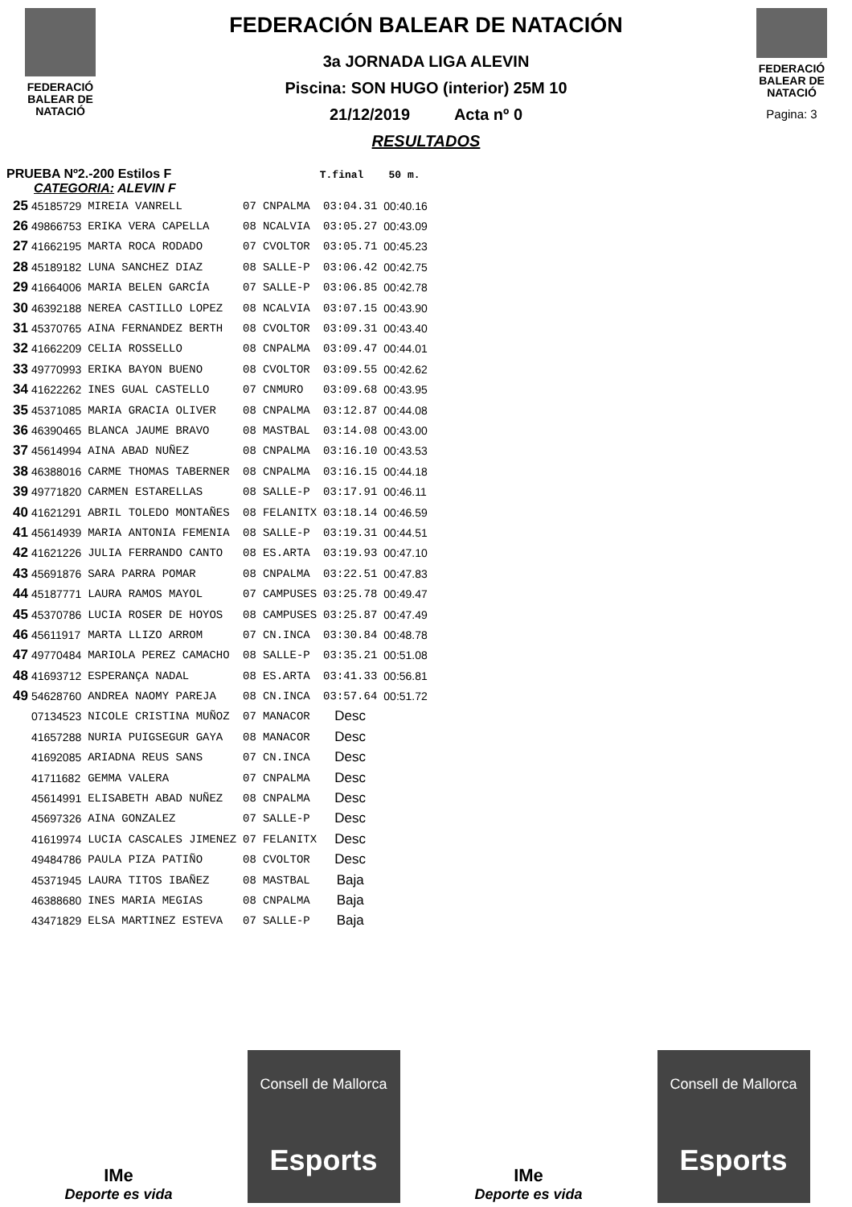FEDERACIÓ
BALEAR DE
NATACIÓ
FEDERACIÓN BALEAR DE NATACIÓN
3a JORNADA LIGA ALEVIN
Piscina: SON HUGO (interior) 25M 10
21/12/2019 Acta nº 0
RESULTADOS
FEDERACIÓ
BALEAR DE
NATACIÓ
Pagina: 3
PRUEBA Nº2.-200 Estilos F T.final 50 m.
CATEGORIA: ALEVIN F
| 25 | 45185729 | MIREIA VANRELL | 07 | CNPALMA | 03:04.31 | 00:40.16 |
| 26 | 49866753 | ERIKA VERA CAPELLA | 08 | NCALVIA | 03:05.27 | 00:43.09 |
| 27 | 41662195 | MARTA ROCA RODADO | 07 | CVOLTOR | 03:05.71 | 00:45.23 |
| 28 | 45189182 | LUNA SANCHEZ DIAZ | 08 | SALLE-P | 03:06.42 | 00:42.75 |
| 29 | 41664006 | MARIA BELEN GARCÍA | 07 | SALLE-P | 03:06.85 | 00:42.78 |
| 30 | 46392188 | NEREA CASTILLO LOPEZ | 08 | NCALVIA | 03:07.15 | 00:43.90 |
| 31 | 45370765 | AINA FERNANDEZ BERTH | 08 | CVOLTOR | 03:09.31 | 00:43.40 |
| 32 | 41662209 | CELIA ROSSELLO | 08 | CNPALMA | 03:09.47 | 00:44.01 |
| 33 | 49770993 | ERIKA BAYON BUENO | 08 | CVOLTOR | 03:09.55 | 00:42.62 |
| 34 | 41622262 | INES GUAL CASTELLO | 07 | CNMURO | 03:09.68 | 00:43.95 |
| 35 | 45371085 | MARIA GRACIA OLIVER | 08 | CNPALMA | 03:12.87 | 00:44.08 |
| 36 | 46390465 | BLANCA JAUME BRAVO | 08 | MASTBAL | 03:14.08 | 00:43.00 |
| 37 | 45614994 | AINA ABAD NUÑEZ | 08 | CNPALMA | 03:16.10 | 00:43.53 |
| 38 | 46388016 | CARME THOMAS TABERNER | 08 | CNPALMA | 03:16.15 | 00:44.18 |
| 39 | 49771820 | CARMEN ESTARELLAS | 08 | SALLE-P | 03:17.91 | 00:46.11 |
| 40 | 41621291 | ABRIL TOLEDO MONTAÑES | 08 | FELANITX | 03:18.14 | 00:46.59 |
| 41 | 45614939 | MARIA ANTONIA FEMENIA | 08 | SALLE-P | 03:19.31 | 00:44.51 |
| 42 | 41621226 | JULIA FERRANDO CANTO | 08 | ES.ARTA | 03:19.93 | 00:47.10 |
| 43 | 45691876 | SARA PARRA POMAR | 08 | CNPALMA | 03:22.51 | 00:47.83 |
| 44 | 45187771 | LAURA RAMOS MAYOL | 07 | CAMPUSES | 03:25.78 | 00:49.47 |
| 45 | 45370786 | LUCIA ROSER DE HOYOS | 08 | CAMPUSES | 03:25.87 | 00:47.49 |
| 46 | 45611917 | MARTA LLIZO ARROM | 07 | CN.INCA | 03:30.84 | 00:48.78 |
| 47 | 49770484 | MARIOLA PEREZ CAMACHO | 08 | SALLE-P | 03:35.21 | 00:51.08 |
| 48 | 41693712 | ESPERANÇA NADAL | 08 | ES.ARTA | 03:41.33 | 00:56.81 |
| 49 | 54628760 | ANDREA NAOMY PAREJA | 08 | CN.INCA | 03:57.64 | 00:51.72 |
| | 07134523 | NICOLE CRISTINA MUÑOZ | 07 | MANACOR | Desc | |
| | 41657288 | NURIA PUIGSEGUR GAYA | 08 | MANACOR | Desc | |
| | 41692085 | ARIADNA REUS SANS | 07 | CN.INCA | Desc | |
| | 41711682 | GEMMA VALERA | 07 | CNPALMA | Desc | |
| | 45614991 | ELISABETH ABAD NUÑEZ | 08 | CNPALMA | Desc | |
| | 45697326 | AINA GONZALEZ | 07 | SALLE-P | Desc | |
| | 41619974 | LUCIA CASCALES JIMENEZ | 07 | FELANITX | Desc | |
| | 49484786 | PAULA PIZA PATIÑO | 08 | CVOLTOR | Desc | |
| | 45371945 | LAURA TITOS IBAÑEZ | 08 | MASTBAL | Baja | |
| | 46388680 | INES MARIA MEGIAS | 08 | CNPALMA | Baja | |
| | 43471829 | ELSA MARTINEZ ESTEVA | 07 | SALLE-P | Baja | |
IMe
Deporte es vida
Consell de Mallorca
Esports
IMe
Deporte es vida
Consell de Mallorca
Esports